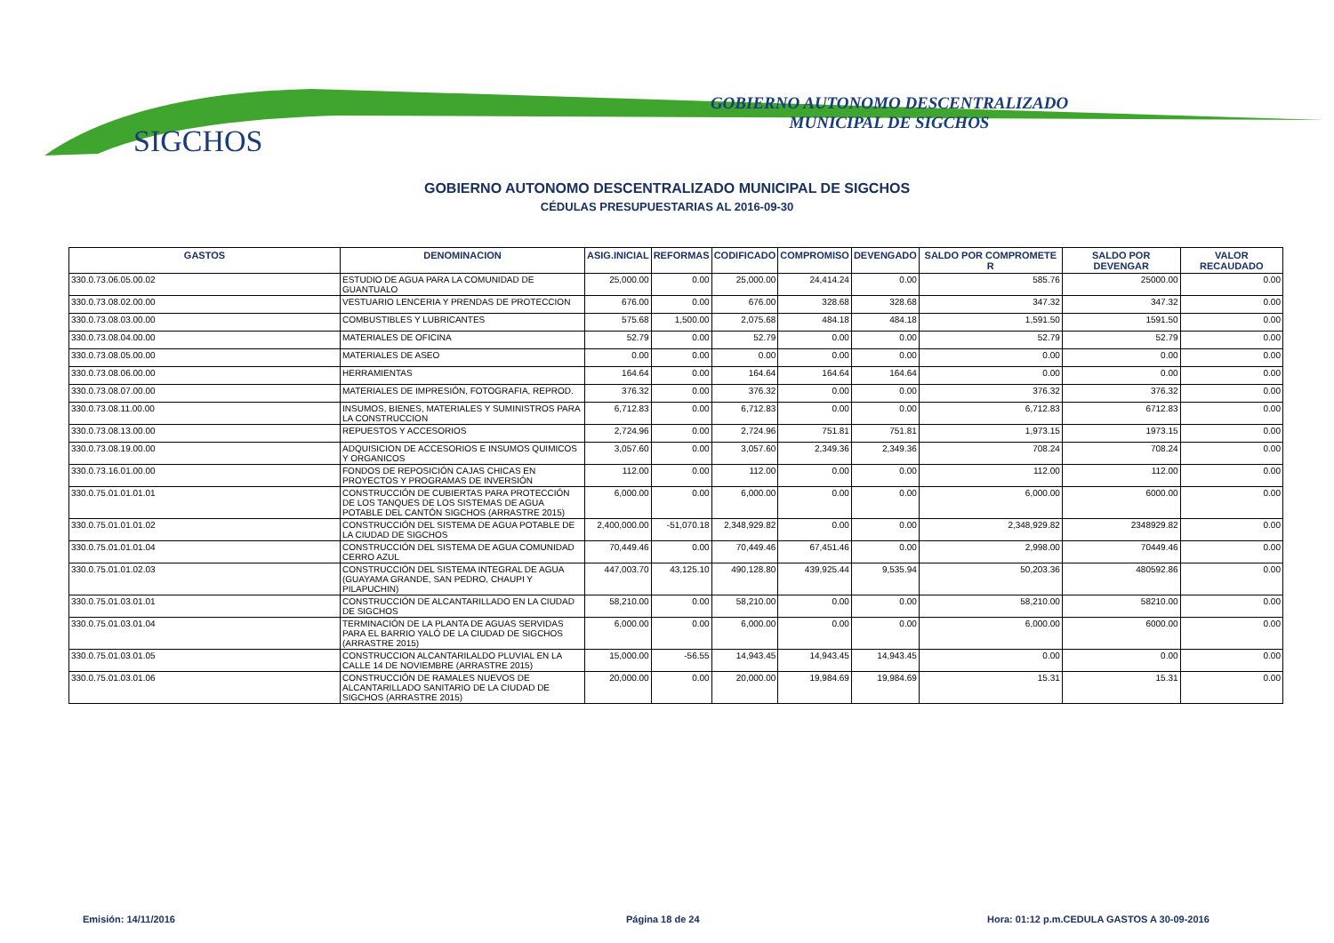SIGCHOS
GOBIERNO AUTONOMO DESCENTRALIZADO
MUNICIPAL DE SIGCHOS
GOBIERNO AUTONOMO DESCENTRALIZADO MUNICIPAL DE SIGCHOS
CÉDULAS PRESUPUESTARIAS AL 2016-09-30
| GASTOS | DENOMINACION | ASIG.INICIAL | REFORMAS | CODIFICADO | COMPROMISO | DEVENGADO | SALDO POR COMPROMETE R | SALDO POR DEVENGAR | VALOR RECAUDADO |
| --- | --- | --- | --- | --- | --- | --- | --- | --- | --- |
| 330.0.73.06.05.00.02 | ESTUDIO DE AGUA PARA LA COMUNIDAD DE GUANTUALO | 25,000.00 | 0.00 | 25,000.00 | 24,414.24 | 0.00 | 585.76 | 25000.00 | 0.00 |
| 330.0.73.08.02.00.00 | VESTUARIO LENCERIA Y PRENDAS DE PROTECCION | 676.00 | 0.00 | 676.00 | 328.68 | 328.68 | 347.32 | 347.32 | 0.00 |
| 330.0.73.08.03.00.00 | COMBUSTIBLES Y LUBRICANTES | 575.68 | 1,500.00 | 2,075.68 | 484.18 | 484.18 | 1,591.50 | 1591.50 | 0.00 |
| 330.0.73.08.04.00.00 | MATERIALES DE OFICINA | 52.79 | 0.00 | 52.79 | 0.00 | 0.00 | 52.79 | 52.79 | 0.00 |
| 330.0.73.08.05.00.00 | MATERIALES DE ASEO | 0.00 | 0.00 | 0.00 | 0.00 | 0.00 | 0.00 | 0.00 | 0.00 |
| 330.0.73.08.06.00.00 | HERRAMIENTAS | 164.64 | 0.00 | 164.64 | 164.64 | 164.64 | 0.00 | 0.00 | 0.00 |
| 330.0.73.08.07.00.00 | MATERIALES DE IMPRESIÓN, FOTOGRAFIA, REPROD. | 376.32 | 0.00 | 376.32 | 0.00 | 0.00 | 376.32 | 376.32 | 0.00 |
| 330.0.73.08.11.00.00 | INSUMOS, BIENES, MATERIALES Y SUMINISTROS PARA LA CONSTRUCCION | 6,712.83 | 0.00 | 6,712.83 | 0.00 | 0.00 | 6,712.83 | 6712.83 | 0.00 |
| 330.0.73.08.13.00.00 | REPUESTOS Y ACCESORIOS | 2,724.96 | 0.00 | 2,724.96 | 751.81 | 751.81 | 1,973.15 | 1973.15 | 0.00 |
| 330.0.73.08.19.00.00 | ADQUISICION DE ACCESORIOS E INSUMOS QUIMICOS Y ORGANICOS | 3,057.60 | 0.00 | 3,057.60 | 2,349.36 | 2,349.36 | 708.24 | 708.24 | 0.00 |
| 330.0.73.16.01.00.00 | FONDOS DE REPOSICIÓN CAJAS CHICAS EN PROYECTOS Y PROGRAMAS DE INVERSIÓN | 112.00 | 0.00 | 112.00 | 0.00 | 0.00 | 112.00 | 112.00 | 0.00 |
| 330.0.75.01.01.01.01 | CONSTRUCCIÓN DE CUBIERTAS PARA PROTECCIÓN DE LOS TANQUES DE LOS SISTEMAS DE AGUA POTABLE DEL CANTÓN SIGCHOS (ARRASTRE 2015) | 6,000.00 | 0.00 | 6,000.00 | 0.00 | 0.00 | 6,000.00 | 6000.00 | 0.00 |
| 330.0.75.01.01.01.02 | CONSTRUCCIÓN DEL SISTEMA DE AGUA POTABLE DE LA CIUDAD DE SIGCHOS | 2,400,000.00 | -51,070.18 | 2,348,929.82 | 0.00 | 0.00 | 2,348,929.82 | 2348929.82 | 0.00 |
| 330.0.75.01.01.01.04 | CONSTRUCCIÓN DEL SISTEMA DE AGUA COMUNIDAD CERRO AZUL | 70,449.46 | 0.00 | 70,449.46 | 67,451.46 | 0.00 | 2,998.00 | 70449.46 | 0.00 |
| 330.0.75.01.01.02.03 | CONSTRUCCIÓN DEL SISTEMA INTEGRAL DE AGUA (GUAYAMA GRANDE, SAN PEDRO, CHAUPI Y PILAPUCHIN) | 447,003.70 | 43,125.10 | 490,128.80 | 439,925.44 | 9,535.94 | 50,203.36 | 480592.86 | 0.00 |
| 330.0.75.01.03.01.01 | CONSTRUCCIÓN DE ALCANTARILLADO EN LA CIUDAD DE SIGCHOS | 58,210.00 | 0.00 | 58,210.00 | 0.00 | 0.00 | 58,210.00 | 58210.00 | 0.00 |
| 330.0.75.01.03.01.04 | TERMINACIÓN DE LA PLANTA DE AGUAS SERVIDAS PARA EL BARRIO YALÓ DE LA CIUDAD DE SIGCHOS (ARRASTRE 2015) | 6,000.00 | 0.00 | 6,000.00 | 0.00 | 0.00 | 6,000.00 | 6000.00 | 0.00 |
| 330.0.75.01.03.01.05 | CONSTRUCCION ALCANTARILALDO PLUVIAL EN LA CALLE 14 DE NOVIEMBRE (ARRASTRE 2015) | 15,000.00 | -56.55 | 14,943.45 | 14,943.45 | 14,943.45 | 0.00 | 0.00 | 0.00 |
| 330.0.75.01.03.01.06 | CONSTRUCCIÓN DE RAMALES NUEVOS DE ALCANTARILLADO SANITARIO DE LA CIUDAD DE SIGCHOS (ARRASTRE 2015) | 20,000.00 | 0.00 | 20,000.00 | 19,984.69 | 19,984.69 | 15.31 | 15.31 | 0.00 |
Emisión: 14/11/2016 Página 18 de 24
Hora: 01:12 p.m.CEDULA GASTOS A 30-09-2016